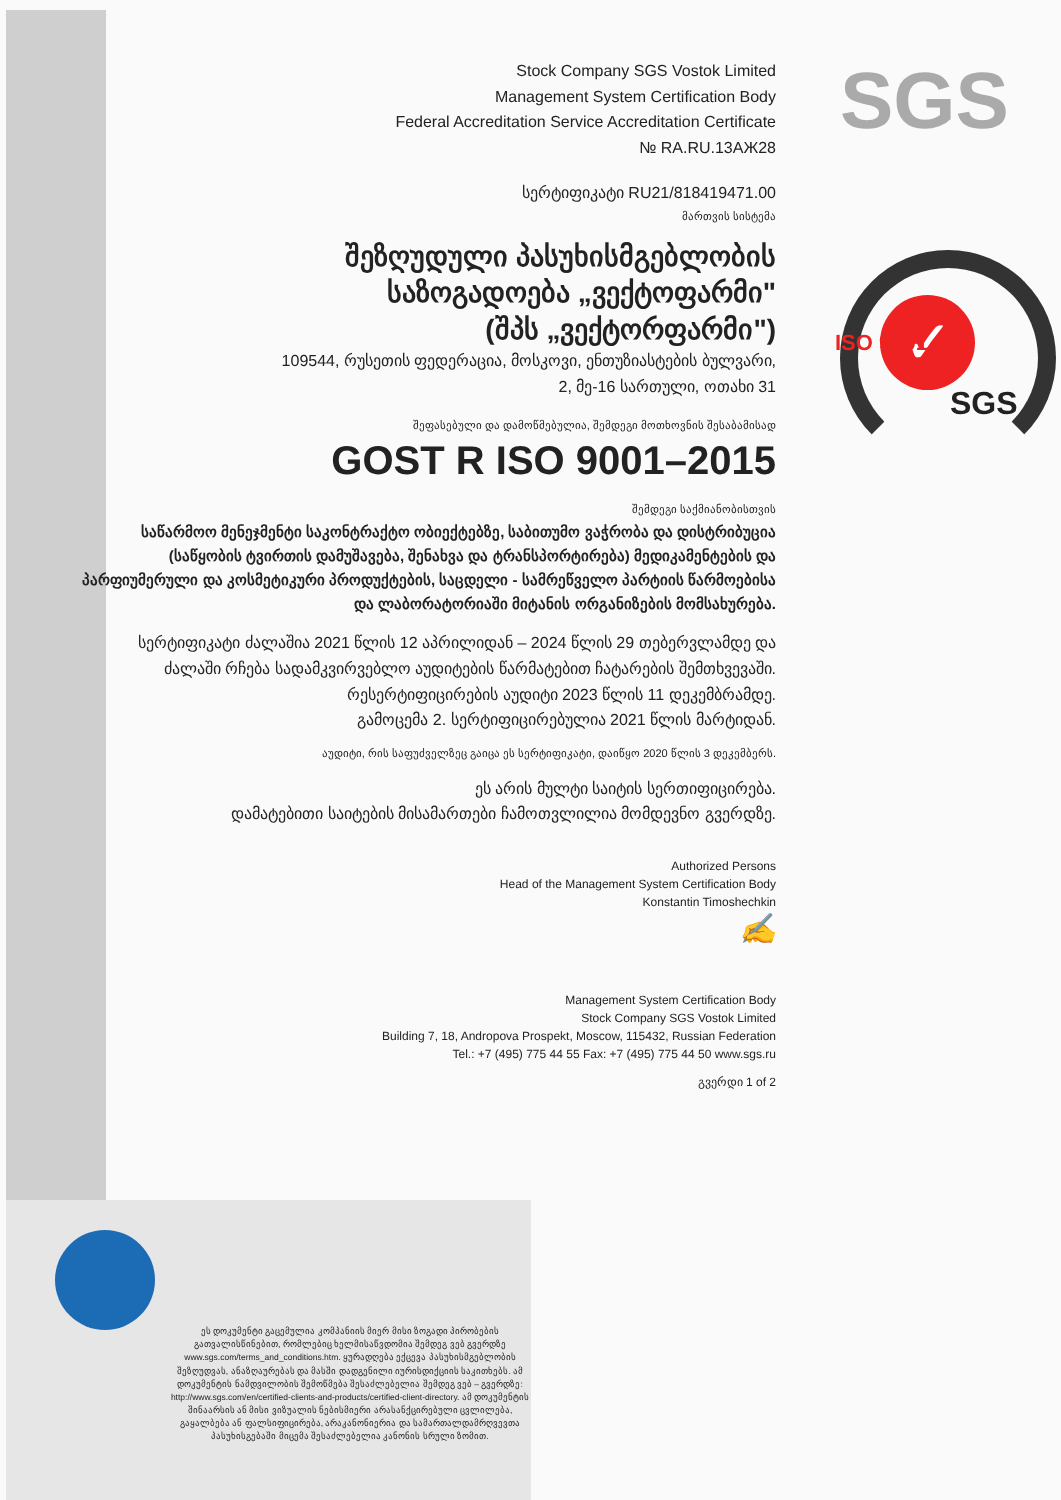SGS
✓
SGS
ISO 9001
Stock Company SGS Vostok Limited
Management System Certification Body
Federal Accreditation Service Accreditation Certificate
№ RA.RU.13АЖ28
სერტიფიკატი RU21/818419471.00
მართვის სისტემა
შეზღუდული პასუხისმგებლობის
საზოგადოება „ვექტოფარმი"
(შპს „ვექტორფარმი")
109544, რუსეთის ფედერაცია, მოსკოვი, ენთუზიასტების ბულვარი,
2, მე-16 სართული, ოთახი 31
შეფასებული და დამოწმებულია, შემდეგი მოთხოვნის შესაბამისად
GOST R ISO 9001–2015
შემდეგი საქმიანობისთვის
საწარმოო მენეჯმენტი საკონტრაქტო ობიექტებზე, საბითუმო ვაჭრობა და დისტრიბუცია (საწყობის ტვირთის დამუშავება, შენახვა და ტრანსპორტირება) მედიკამენტების და პარფიუმერული და კოსმეტიკური პროდუქტების, საცდელი - სამრეწველო პარტიის წარმოებისა და ლაბორატორიაში მიტანის ორგანიზების მომსახურება.
სერტიფიკატი ძალაშია 2021 წლის 12 აპრილიდან – 2024 წლის 29 თებერვლამდე და ძალაში რჩება სადამკვირვებლო აუდიტების წარმატებით ჩატარების შემთხვევაში.
რესერტიფიცირების აუდიტი 2023 წლის 11 დეკემბრამდე.
გამოცემა 2. სერტიფიცირებულია 2021 წლის მარტიდან.
აუდიტი, რის საფუძველზეც გაიცა ეს სერტიფიკატი, დაიწყო 2020 წლის 3 დეკემბერს.
ეს არის მულტი საიტის სერთიფიცირება.
დამატებითი საიტების მისამართები ჩამოთვლილია მომდევნო გვერდზე.
Authorized Persons
Head of the Management System Certification Body
Konstantin Timoshechkin
✍
Management System Certification Body
Stock Company SGS Vostok Limited
Building 7, 18, Andropova Prospekt, Moscow, 115432, Russian Federation
Tel.: +7 (495) 775 44 55 Fax: +7 (495) 775 44 50 www.sgs.ru
გვერდი 1 of 2
ეს დოკუმენტი გაცემულია კომპანიის მიერ მისი ზოგადი პირობების გათვალისწინებით, რომლებიც ხელმისაწვდომია შემდეგ ვებ გვერდზე www.sgs.com/terms_and_conditions.htm. ყურადღება ექცევა პასუხისმგებლობის შეზღუდვას, ანაზღაურებას და მასში დადგენილი იურისდიქციის საკითხებს. ამ დოკუმენტის ნამდვილობის შემოწმება შესაძლებელია შემდეგ ვებ – გვერდზე: http://www.sgs.com/en/certified-clients-and-products/certified-client-directory. ამ დოკუმენტის შინაარსის ან მისი ვიზუალის ნებისმიერი არასანქცირებული ცვლილება, გაყალბება ან ფალსიფიცირება, არაკანონიერია და სამართალდამრღვევთა პასუხისგებაში მიცემა შესაძლებელია კანონის სრული ზომით.